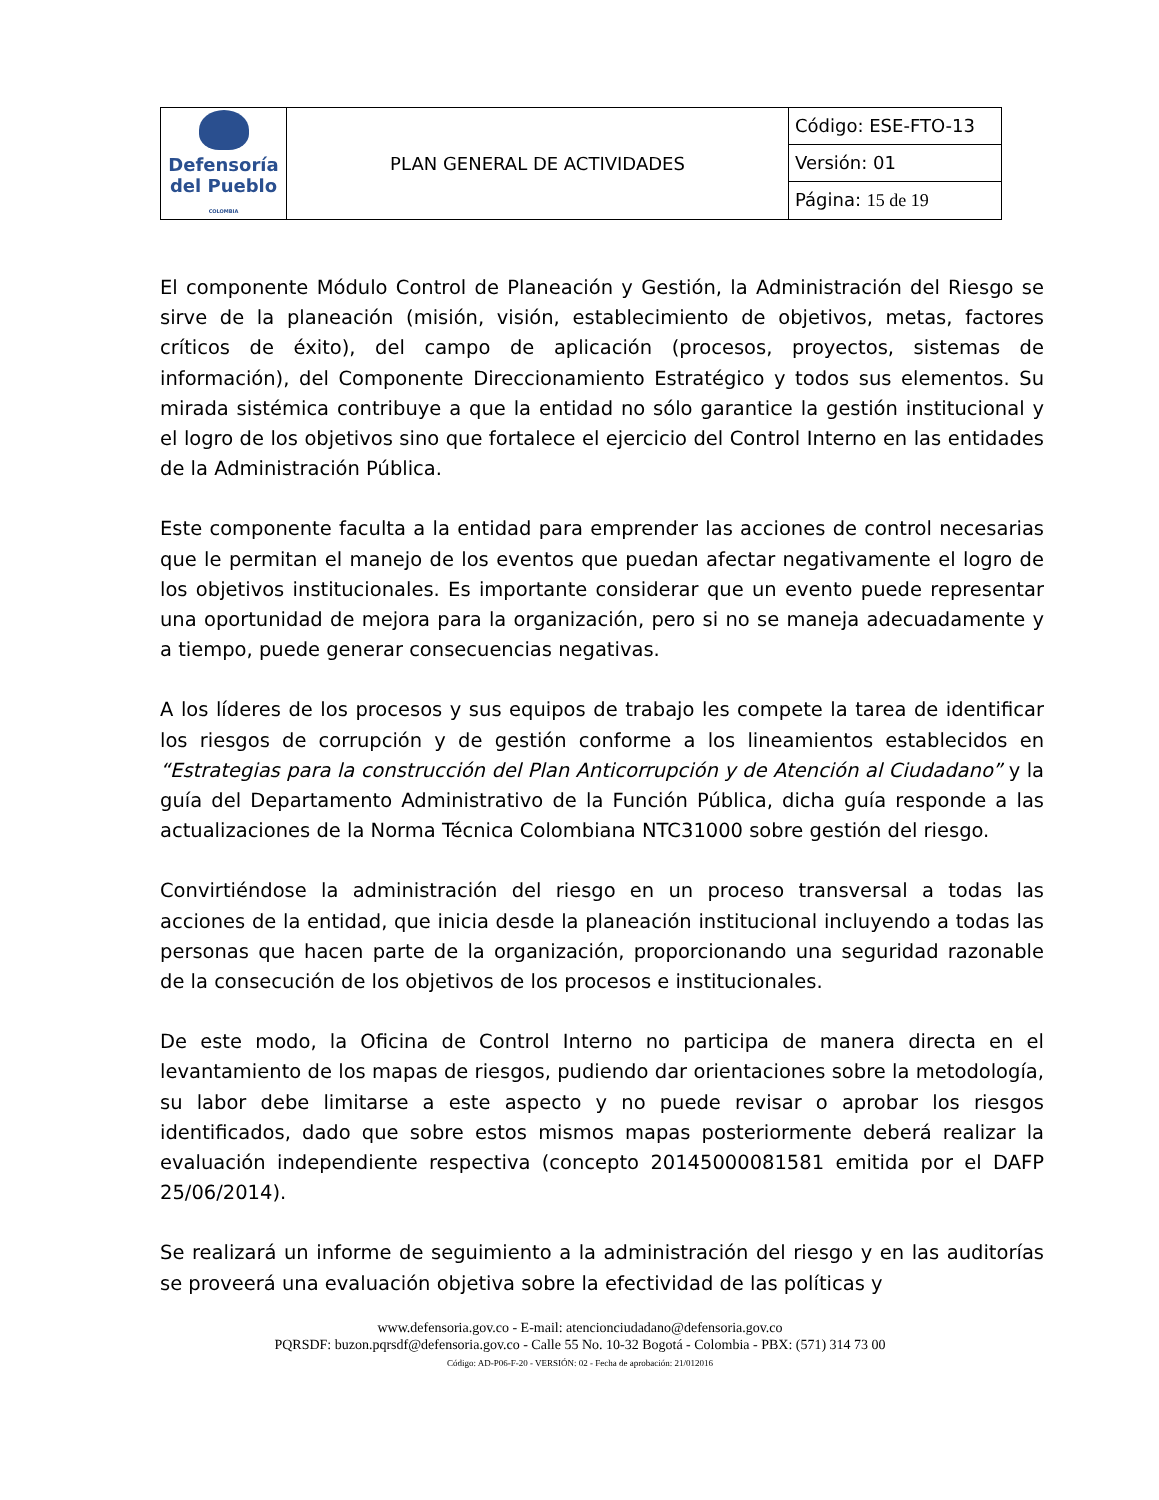| Defensoría del Pueblo COLOMBIA | PLAN GENERAL DE ACTIVIDADES | Código: ESE-FTO-13 |
| | | Versión: 01 |
| | | Página: 15 de 19 |
El componente Módulo Control de Planeación y Gestión, la Administración del Riesgo se sirve de la planeación (misión, visión, establecimiento de objetivos, metas, factores críticos de éxito), del campo de aplicación (procesos, proyectos, sistemas de información), del Componente Direccionamiento Estratégico y todos sus elementos. Su mirada sistémica contribuye a que la entidad no sólo garantice la gestión institucional y el logro de los objetivos sino que fortalece el ejercicio del Control Interno en las entidades de la Administración Pública.
Este componente faculta a la entidad para emprender las acciones de control necesarias que le permitan el manejo de los eventos que puedan afectar negativamente el logro de los objetivos institucionales. Es importante considerar que un evento puede representar una oportunidad de mejora para la organización, pero si no se maneja adecuadamente y a tiempo, puede generar consecuencias negativas.
A los líderes de los procesos y sus equipos de trabajo les compete la tarea de identificar los riesgos de corrupción y de gestión conforme a los lineamientos establecidos en “Estrategias para la construcción del Plan Anticorrupción y de Atención al Ciudadano” y la guía del Departamento Administrativo de la Función Pública, dicha guía responde a las actualizaciones de la Norma Técnica Colombiana NTC31000 sobre gestión del riesgo.
Convirtiéndose la administración del riesgo en un proceso transversal a todas las acciones de la entidad, que inicia desde la planeación institucional incluyendo a todas las personas que hacen parte de la organización, proporcionando una seguridad razonable de la consecución de los objetivos de los procesos e institucionales.
De este modo, la Oficina de Control Interno no participa de manera directa en el levantamiento de los mapas de riesgos, pudiendo dar orientaciones sobre la metodología, su labor debe limitarse a este aspecto y no puede revisar o aprobar los riesgos identificados, dado que sobre estos mismos mapas posteriormente deberá realizar la evaluación independiente respectiva (concepto 20145000081581 emitida por el DAFP 25/06/2014).
Se realizará un informe de seguimiento a la administración del riesgo y en las auditorías se proveerá una evaluación objetiva sobre la efectividad de las políticas y
www.defensoria.gov.co - E-mail: atencionciudadano@defensoria.gov.co
PQRSDF: buzon.pqrsdf@defensoria.gov.co - Calle 55 No. 10-32 Bogotá - Colombia - PBX: (571) 314 73 00
Código: AD-P06-F-20 - VERSIÓN: 02 - Fecha de aprobación: 21/012016